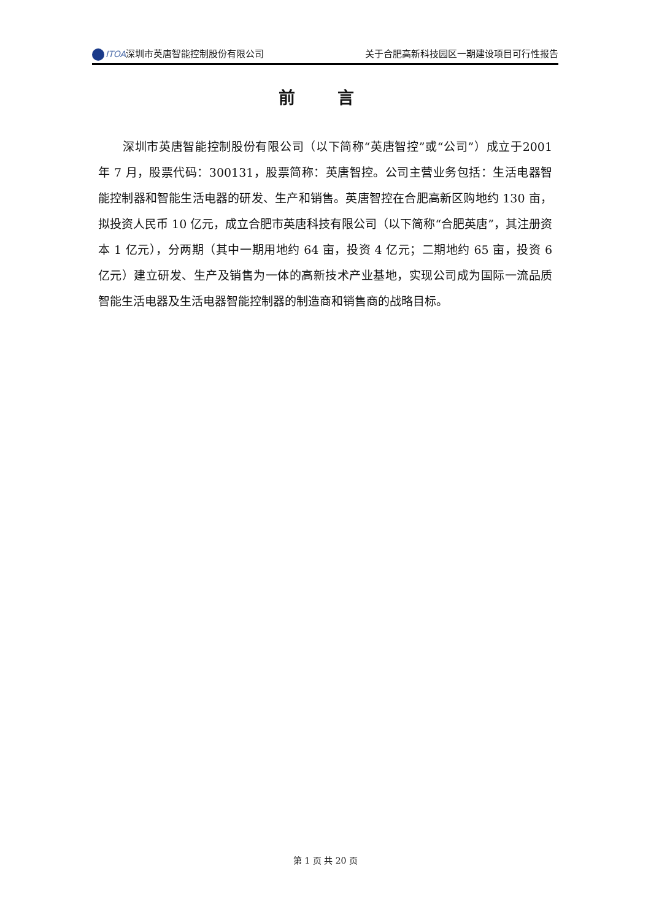ITOA深圳市英唐智能控制股份有限公司 关于合肥高新科技园区一期建设项目可行性报告
前 言
深圳市英唐智能控制股份有限公司（以下简称“英唐智控”或“公司”）成立于2001 年 7 月，股票代码：300131，股票简称：英唐智控。公司主营业务包括：生活电器智能控制器和智能生活电器的研发、生产和销售。英唐智控在合肥高新区购地约 130 亩，拟投资人民币 10 亿元，成立合肥市英唐科技有限公司（以下简称“合肥英唐”，其注册资本 1 亿元），分两期（其中一期用地约 64 亩，投资 4 亿元；二期地约 65 亩，投资 6 亿元）建立研发、生产及销售为一体的高新技术产业基地，实现公司成为国际一流品质智能生活电器及生活电器智能控制器的制造商和销售商的战略目标。
第 1 页 共 20 页